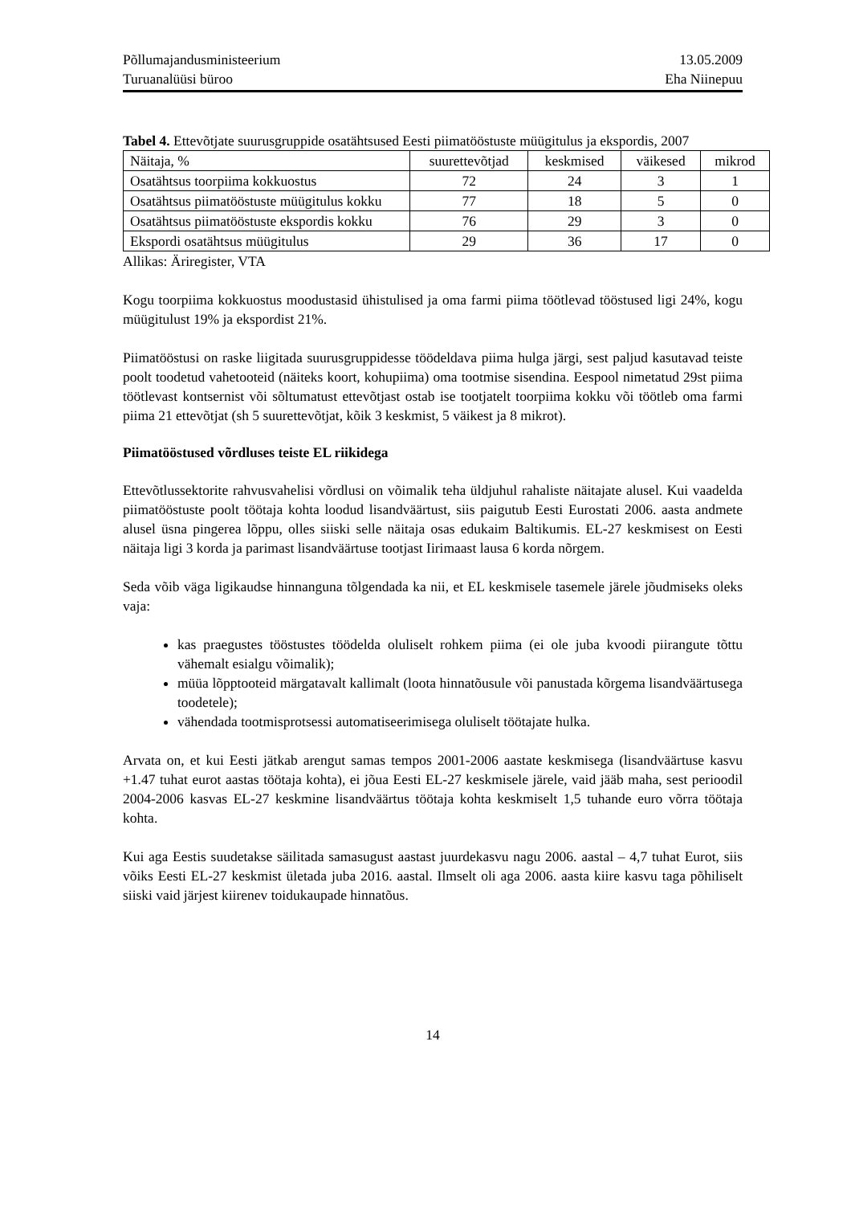Põllumajandusministeerium 13.05.2009
Turuanalüüsi büroo Eha Niinepuu
Tabel 4. Ettevõtjate suurusgruppide osatähtsused Eesti piimatööstuste müügitulus ja ekspordis, 2007
| Näitaja, % | suurettevõtjad | keskmised | väikesed | mikrod |
| Osatähtsus toorpiima kokkuostus | 72 | 24 | 3 | 1 |
| Osatähtsus piimatööstuste müügitulus kokku | 77 | 18 | 5 | 0 |
| Osatähtsus piimatööstuste ekspordis kokku | 76 | 29 | 3 | 0 |
| Ekspordi osatähtsus müügitulus | 29 | 36 | 17 | 0 |
Allikas: Äriregister, VTA
Kogu toorpiima kokkuostus moodustasid ühistulised ja oma farmi piima töötlevad tööstused ligi 24%, kogu müügitulust 19% ja ekspordist 21%.
Piimatööstusi on raske liigitada suurusgruppidesse töödeldava piima hulga järgi, sest paljud kasutavad teiste poolt toodetud vahetooteid (näiteks koort, kohupiima) oma tootmise sisendina. Eespool nimetatud 29st piima töötlevast kontsernist või sõltumatust ettevõtjast ostab ise tootjatelt toorpiima kokku või töötleb oma farmi piima 21 ettevõtjat (sh 5 suurettevõtjat, kõik 3 keskmist, 5 väikest ja 8 mikrot).
Piimatööstused võrdluses teiste EL riikidega
Ettevõtlussektorite rahvusvahelisi võrdlusi on võimalik teha üldjuhul rahaliste näitajate alusel. Kui vaadelda piimatööstuste poolt töötaja kohta loodud lisandväärtust, siis paigutub Eesti Eurostati 2006. aasta andmete alusel üsna pingerea lõppu, olles siiski selle näitaja osas edukaim Baltikumis. EL-27 keskmisest on Eesti näitaja ligi 3 korda ja parimast lisandväärtuse tootjast Iirimaast lausa 6 korda nõrgem.
Seda võib väga ligikaudse hinnanguna tõlgendada ka nii, et EL keskmisele tasemele järele jõudmiseks oleks vaja:
kas praegustes tööstustes töödelda oluliselt rohkem piima (ei ole juba kvoodi piirangute tõttu vähemalt esialgu võimalik);
müüa lõpptooteid märgatavalt kallimalt (loota hinnatõusule või panustada kõrgema lisandväärtusega toodetele);
vähendada tootmisprotsessi automatiseerimisega oluliselt töötajate hulka.
Arvata on, et kui Eesti jätkab arengut samas tempos 2001-2006 aastate keskmisega (lisandväärtuse kasvu +1.47 tuhat eurot aastas töötaja kohta), ei jõua Eesti EL-27 keskmisele järele, vaid jääb maha, sest perioodil 2004-2006 kasvas EL-27 keskmine lisandväärtus töötaja kohta keskmiselt 1,5 tuhande euro võrra töötaja kohta.
Kui aga Eestis suudetakse säilitada samasugust aastast juurdekasvu nagu 2006. aastal – 4,7 tuhat Eurot, siis võiks Eesti EL-27 keskmist ületada juba 2016. aastal. Ilmselt oli aga 2006. aasta kiire kasvu taga põhiliselt siiski vaid järjest kiirenev toidukaupade hinnatõus.
14